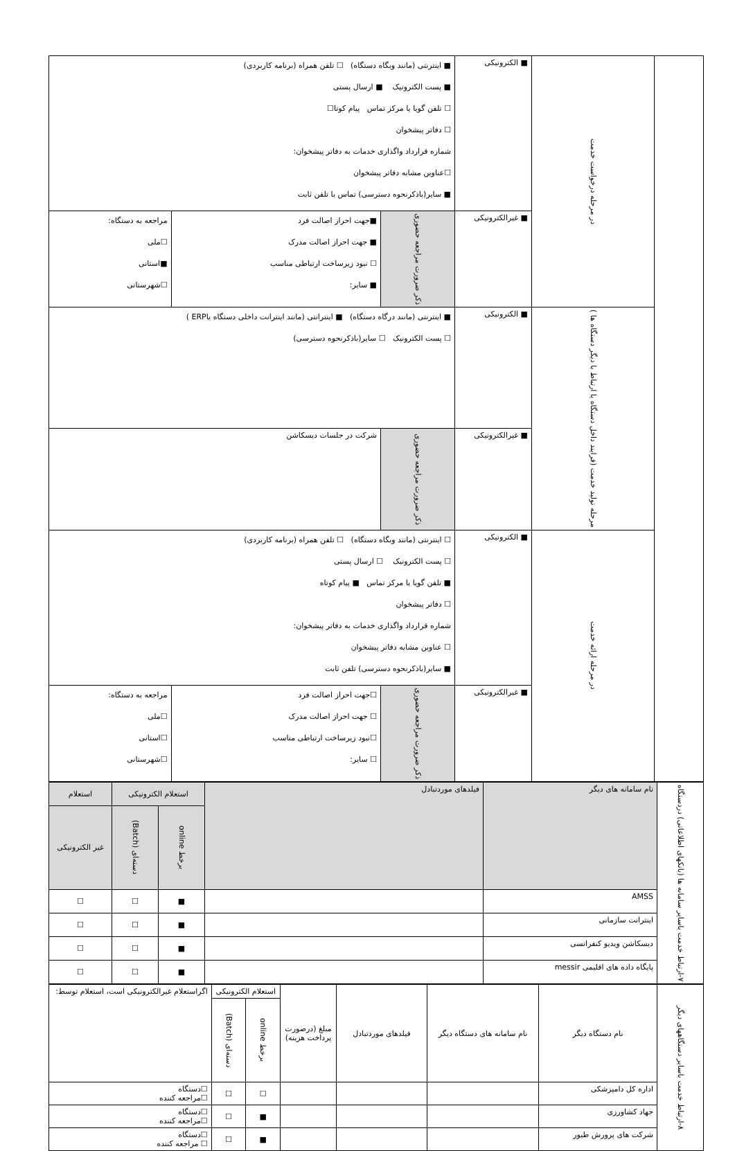| | در مرحله درخواست خدمت | ■ الکترونیکی | ■ اینترنتی (مانند وبگاه دستگاه) ☐ تلفن همراه (برنامه کاربردی) ■ پست الکترونیک ■ ارسال پستی ☐ تلفن گویا یا مرکز تماس پیام کوتا☐ ☐ دفاتر پیشخوان شماره قرارداد واگذاری خدمات به دفاتر پیشخوان: ☐عناوین مشابه دفاتر پیشخوان ■ سایر(باذکرنحوه دسترسی) تماس با تلفن ثابت | | |
| | | ■ غیرالکترونیکی | ذکر ضرورت مراجعه حضوری | ■جهت احراز اصالت فرد ■ جهت احراز اصالت مدرک ☐ نبود زیرساخت ارتباطی مناسب ■ سایر: | مراجعه به دستگاه: ☐ملی ■استانی ☐شهرستانی |
| | مرحله تولید خدمت (فرایند داخل دستگاه یا ارتباط با دیگر دستگاه ها ) | ■ الکترونیکی | ■ اینترنتی (مانند درگاه دستگاه) ■ اینترانتی (مانند اینترانت داخلی دستگاه یاERP ) ☐ پست الکترونیک ☐ سایر(باذکرنحوه دسترسی) | | |
| | | ■ غیرالکترونیکی | ذکر ضرورت مراجعه حضوری | شرکت در جلسات دیسکاشن | |
| | در مرحله ارائه خدمت | ■ الکترونیکی | ☐ اینترنتی (مانند وبگاه دستگاه) ☐ تلفن همراه (برنامه کاربردی) ☐ پست الکترونیک ☐ ارسال پستی ■ تلفن گویا یا مرکز تماس ■ پیام کوتاه ☐ دفاتر پیشخوان شماره قرارداد واگذاری خدمات به دفاتر پیشخوان: ☐ عناوین مشابه دفاتر پیشخوان ■ سایر(باذکرنحوه دسترسی) تلفن ثابت | | |
| | | ■ غیرالکترونیکی | ذکر ضرورت مراجعه حضوری | ☐جهت احراز اصالت فرد ☐ جهت احراز اصالت مدرک ☐نبود زیرساخت ارتباطی مناسب ☐ سایر: | مراجعه به دستگاه: ☐ملی ☐استانی ☐شهرستانی |
| ۷-ارتباط خدمت باسایر سامانه ها (بانکهای اطلاعاتی) دردستگاه | نام سامانه های دیگر | فیلدهای موردتبادل | استعلام الکترونیکی | | استعلام |
| | | | برخط online | دسته‌ای (Batch) | غیر الکترونیکی |
| | AMSS | | ■ | ☐ | ☐ |
| | اینترانت سازمانی | | ■ | ☐ | ☐ |
| | دیسکاشن ویدیو کنفرانسی | | ■ | ☐ | ☐ |
| | پایگاه داده های اقلیمی messir | | ■ | ☐ | ☐ |
| ۸-ارتباط خدمت باسایر دستگاههای دیگر | نام دستگاه دیگر | نام سامانه های دستگاه دیگر | فیلدهای موردتبادل | مبلغ (درصورت پرداخت هزینه) | استعلام الکترونیکی | | اگراستعلام غیرالکترونیکی است، استعلام توسط: |
| | | | | | برخط online | دسته‌ای (Batch) | |
| | اداره کل دامپزشکی | | | | ☐ | ☐ | ☐دستگاه ☐مراجعه کننده |
| | جهاد کشاورزی | | | | ■ | ☐ | ☐دستگاه ☐مراجعه کننده |
| | شرکت های پرورش طیور | | | | ■ | ☐ | ☐دستگاه ☐ مراجعه کننده |